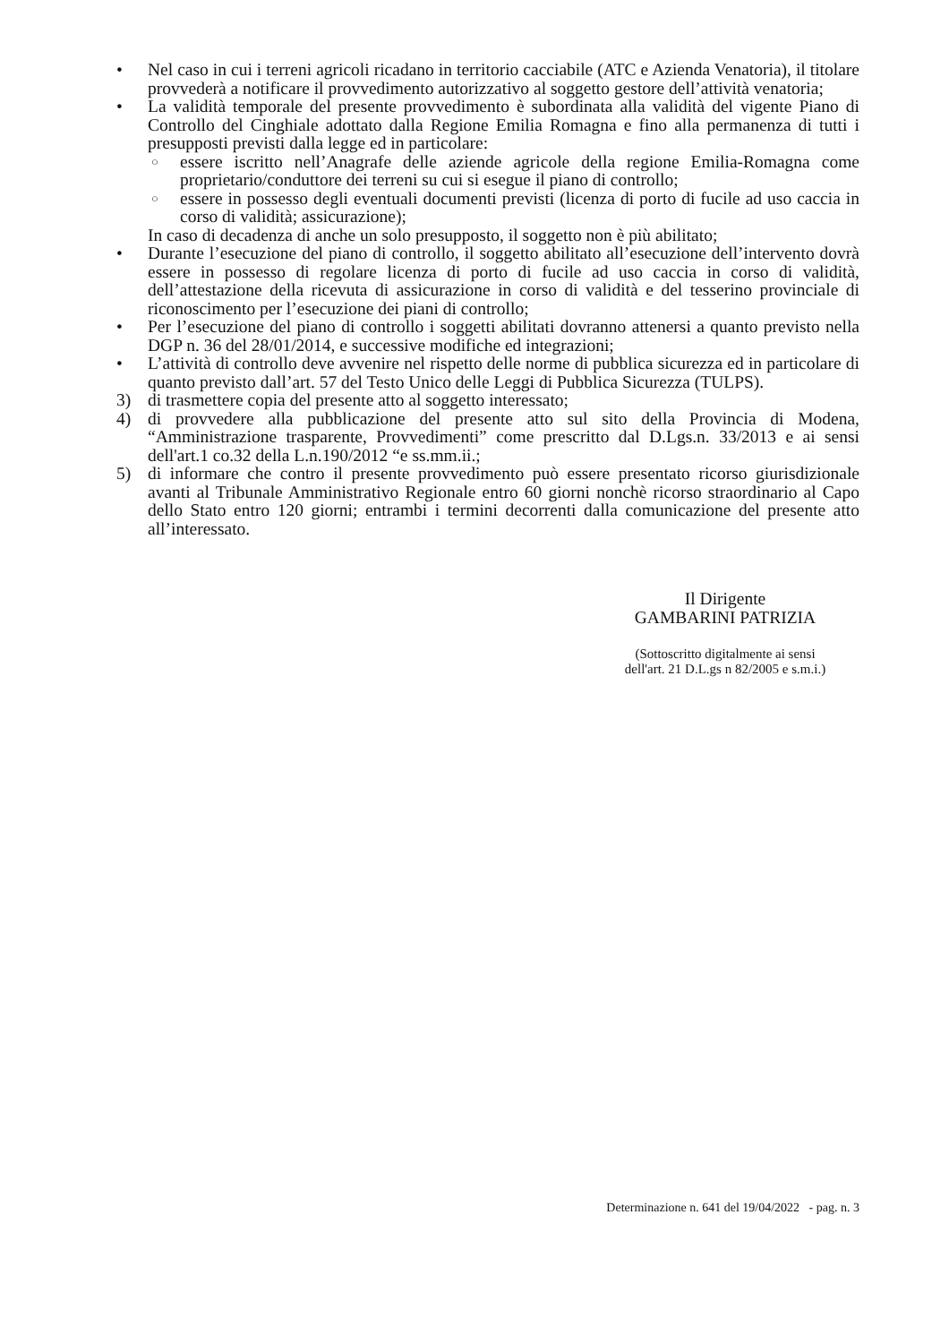• Nel caso in cui i terreni agricoli ricadano in territorio cacciabile (ATC e Azienda Venatoria), il titolare provvederà a notificare il provvedimento autorizzativo al soggetto gestore dell’attività venatoria;
• La validità temporale del presente provvedimento è subordinata alla validità del vigente Piano di Controllo del Cinghiale adottato dalla Regione Emilia Romagna e fino alla permanenza di tutti i presupposti previsti dalla legge ed in particolare:
○
essere iscritto nell’Anagrafe delle aziende agricole della regione Emilia-Romagna come proprietario/conduttore dei terreni su cui si esegue il piano di controllo;
○
essere in possesso degli eventuali documenti previsti (licenza di porto di fucile ad uso caccia in corso di validità; assicurazione);
In caso di decadenza di anche un solo presupposto, il soggetto non è più abilitato;
• Durante l’esecuzione del piano di controllo, il soggetto abilitato all’esecuzione dell’intervento dovrà essere in possesso di regolare licenza di porto di fucile ad uso caccia in corso di validità, dell’attestazione della ricevuta di assicurazione in corso di validità e del tesserino provinciale di riconoscimento per l’esecuzione dei piani di controllo;
• Per l’esecuzione del piano di controllo i soggetti abilitati dovranno attenersi a quanto previsto nella DGP n. 36 del 28/01/2014, e successive modifiche ed integrazioni;
• L’attività di controllo deve avvenire nel rispetto delle norme di pubblica sicurezza ed in particolare di quanto previsto dall’art. 57 del Testo Unico delle Leggi di Pubblica Sicurezza (TULPS).
3) di trasmettere copia del presente atto al soggetto interessato;
4) di provvedere alla pubblicazione del presente atto sul sito della Provincia di Modena, “Amministrazione trasparente, Provvedimenti” come prescritto dal D.Lgs.n. 33/2013 e ai sensi dell'art.1 co.32 della L.n.190/2012 “e ss.mm.ii.;
5) di informare che contro il presente provvedimento può essere presentato ricorso giurisdizionale avanti al Tribunale Amministrativo Regionale entro 60 giorni nonchè ricorso straordinario al Capo dello Stato entro 120 giorni; entrambi i termini decorrenti dalla comunicazione del presente atto all’interessato.
Il Dirigente
GAMBARINI PATRIZIA
(Sottoscritto digitalmente ai sensi
dell'art. 21 D.L.gs n 82/2005 e s.m.i.)
Determinazione n. 641 del 19/04/2022 - pag. n. 3